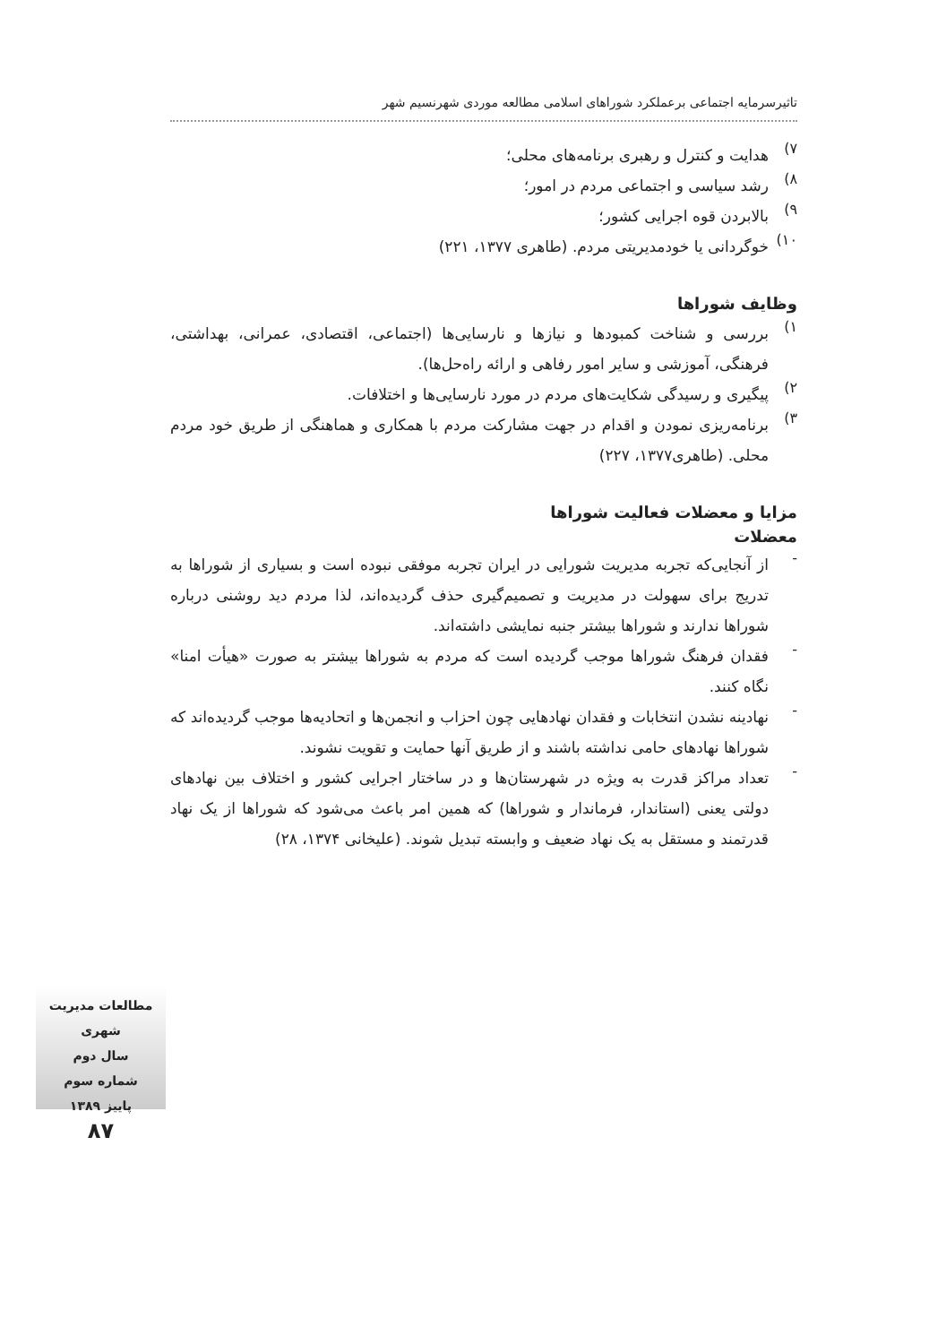تاثیرسرمایه اجتماعی برعملکرد شوراهای اسلامی مطالعه موردی شهرنسیم شهر
۷)
هدایت و کنترل و رهبری برنامه‌های محلی؛
۸)
رشد سیاسی و اجتماعی مردم در امور؛
۹)
بالابردن قوه اجرایی کشور؛
۱۰)
خوگردانی یا خودمدیریتی مردم. (طاهری ۱۳۷۷، ۲۲۱)
وظایف شوراها
۱)
بررسی و شناخت کمبودها و نیازها و نارسایی‌ها (اجتماعی، اقتصادی، عمرانی، بهداشتی، فرهنگی، آموزشی و سایر امور رفاهی و ارائه راه‌حل‌ها).
۲)
پیگیری و رسیدگی شکایت‌های مردم در مورد نارسایی‌ها و اختلافات.
۳)
برنامه‌ریزی نمودن و اقدام در جهت مشارکت مردم با همکاری و هماهنگی از طریق خود مردم محلی. (طاهری۱۳۷۷، ۲۲۷)
مزایا و معضلات فعالیت شوراها
معضلات
-
از آنجایی‌که تجربه مدیریت شورایی در ایران تجربه موفقی نبوده است و بسیاری از شوراها به تدریج برای سهولت در مدیریت و تصمیم‌گیری حذف گردیده‌اند، لذا مردم دید روشنی درباره شوراها ندارند و شوراها بیشتر جنبه نمایشی داشته‌اند.
-
فقدان فرهنگ شوراها موجب گردیده است که مردم به شوراها بیشتر به صورت «هیأت امنا» نگاه کنند.
-
نهادینه نشدن انتخابات و فقدان نهادهایی چون احزاب و انجمن‌ها و اتحادیه‌ها موجب گردیده‌اند که شوراها نهادهای حامی نداشته باشند و از طریق آنها حمایت و تقویت نشوند.
-
تعداد مراکز قدرت به ویژه در شهرستان‌ها و در ساختار اجرایی کشور و اختلاف بین نهادهای دولتی یعنی (استاندار، فرماندار و شوراها) که همین امر باعث می‌شود که شوراها از یک نهاد قدرتمند و مستقل به یک نهاد ضعیف و وابسته تبدیل شوند. (علیخانی ۱۳۷۴، ۲۸)
مطالعات مدیریت شهری
سال دوم
شماره سوم
پاییز ۱۳۸۹
۸۷